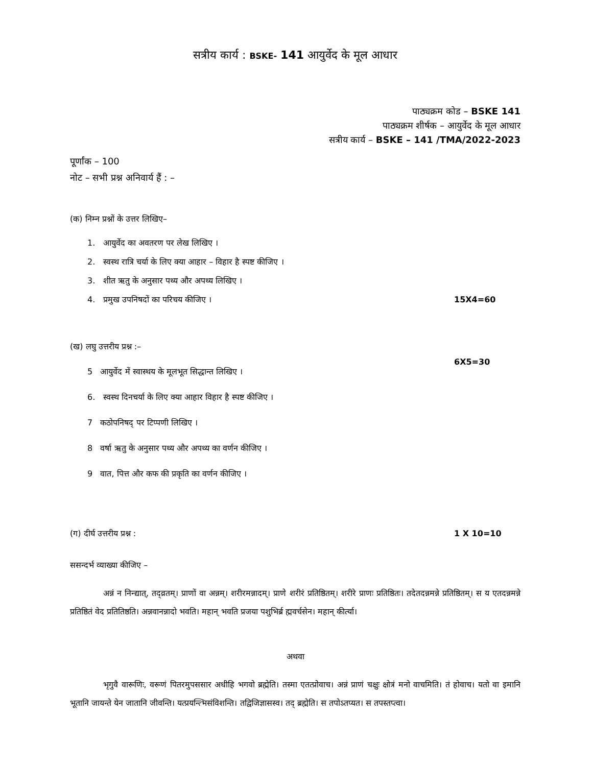सत्रीय कार्य : BSKE- 141 आयुर्वेद के मूल आधार
पाठ्यक्रम कोड – BSKE 141
पाठ्यक्रम शीर्षक – आयुर्वेद के मूल आधार
सत्रीय कार्य – BSKE – 141 /TMA/2022-2023
पूर्णांक – 100
नोट – सभी प्रश्न अनिवार्य हैं : –
(क) निम्न प्रश्नों के उत्तर लिखिए–
1. आयुर्वेद का अवतरण पर लेख लिखिए ।
2. स्वस्थ रात्रि चर्या के लिए क्या आहार – विहार है स्पष्ट कीजिए ।
3. शीत ऋतु के अनुसार पथ्य और अपथ्य लिखिए ।
4. प्रमुख उपनिषदों का परिचय कीजिए । 15X4=60
(ख) लघु उत्तरीय प्रश्न :– 6X5=30
5 आयुर्वेद में स्वास्थय के मूलभूत सिद्धान्त लिखिए ।
6. स्वस्थ दिनचर्या के लिए क्या आहार विहार है स्पष्ट कीजिए ।
7 कठोपनिषद् पर टिप्पणी लिखिए ।
8 वर्षा ऋतु के अनुसार पथ्य और अपथ्य का वर्णन कीजिए ।
9 वात, पित्त और कफ की प्रकृति का वर्णन कीजिए ।
(ग) दीर्घ उत्तरीय प्रश्न : 1 X 10=10
ससन्दर्भ व्याख्या कीजिए –
अन्नं न निन्द्यात्, तद्व्रतम्। प्राणों वा अन्नम्। शरीरमन्नादम्। प्राणे शरीरं प्रतिष्ठितम्। शरीरे प्राणः प्रतिष्ठितः। तदेतदन्नमन्ने प्रतिष्ठितम्। स य एतदन्नमन्ने प्रतिष्ठितं वेद प्रतितिष्ठति। अन्नवानन्नादो भवति। महान् भवति प्रजया पशुभिर्ब्र ह्मवर्चसेन। महान् कीर्त्या।
अथवा
भृगुवै वारूणिः, वरूणं पितरमुपससार अधीहि भगवो ब्रह्मेति। तस्मा एतत्प्रोवाच। अन्नं प्राणं चक्षुः क्षोत्रं मनो वाचमिति। तं होवाच। यतो वा इमानि भूतानि जायन्ते येन जातानि जीवन्ति। यत्प्रयन्त्भिसंविशन्ति। तद्विजिज्ञासस्व। तद् ब्रह्मेति। स तपोऽतप्यत। स तपस्तप्त्वा।